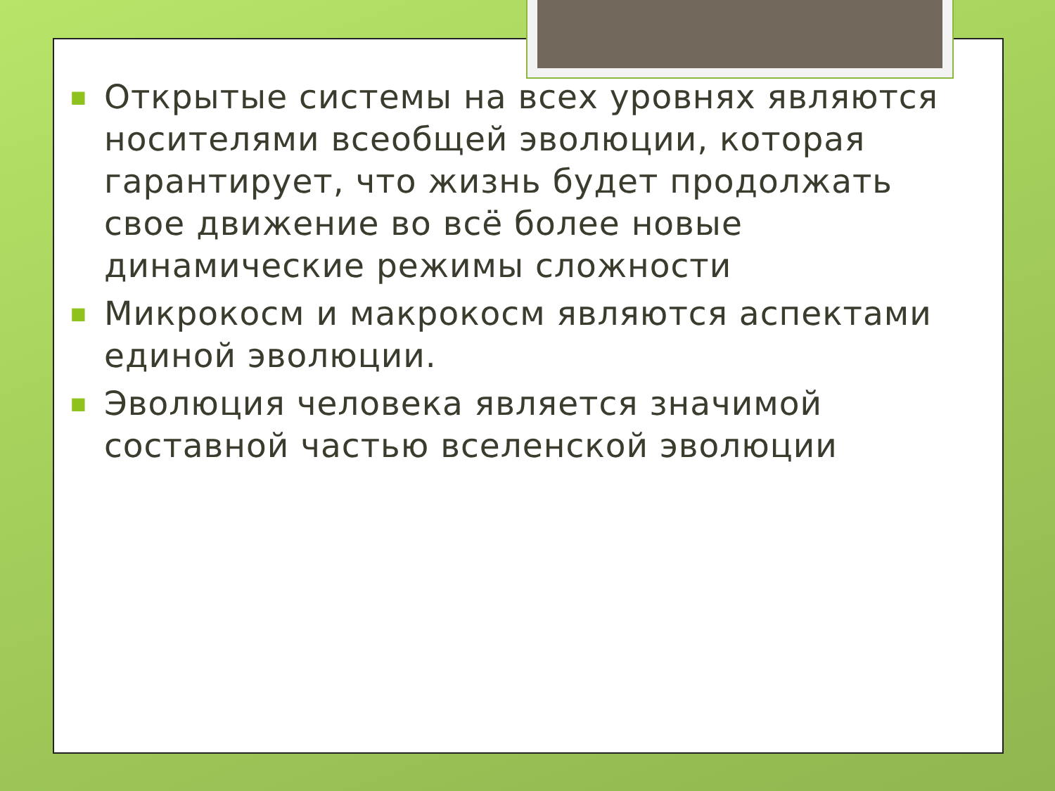■ Открытые системы на всех уровнях являются носителями всеобщей эволюции, которая гарантирует, что жизнь будет продолжать свое движение во всё более новые динамические режимы сложности
■ Микрокосм и макрокосм являются аспектами единой эволюции.
■ Эволюция человека является значимой составной частью вселенской эволюции